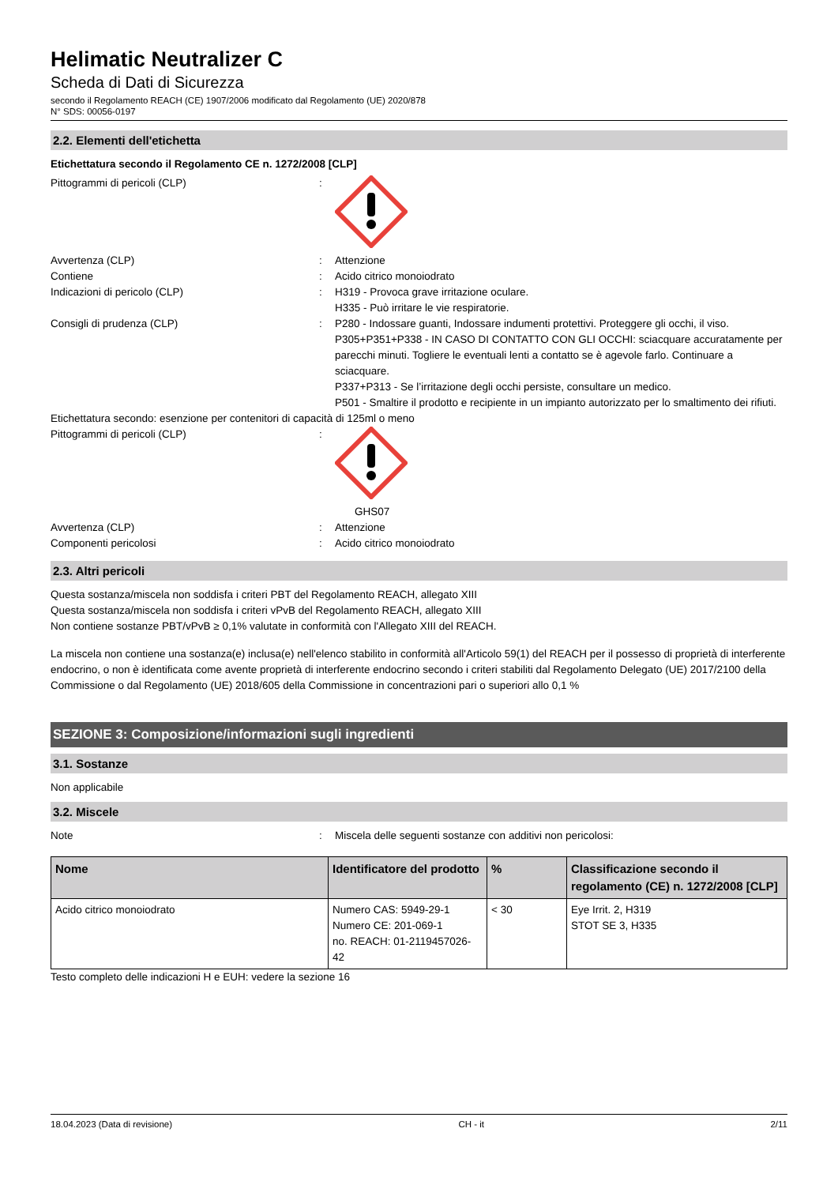Helimatic Neutralizer C
Scheda di Dati di Sicurezza
secondo il Regolamento REACH (CE) 1907/2006 modificato dal Regolamento (UE) 2020/878
N° SDS: 00056-0197
2.2. Elementi dell'etichetta
Etichettatura secondo il Regolamento CE n. 1272/2008 [CLP]
Pittogrammi di pericoli (CLP) :
Avvertenza (CLP) : Attenzione
Contiene : Acido citrico monoiodrato
Indicazioni di pericolo (CLP) : H319 - Provoca grave irritazione oculare.
H335 - Può irritare le vie respiratorie.
Consigli di prudenza (CLP) : P280 - Indossare guanti, Indossare indumenti protettivi. Proteggere gli occhi, il viso.
P305+P351+P338 - IN CASO DI CONTATTO CON GLI OCCHI: sciacquare accuratamente per parecchi minuti. Togliere le eventuali lenti a contatto se è agevole farlo. Continuare a sciacquare.
P337+P313 - Se l’irritazione degli occhi persiste, consultare un medico.
P501 - Smaltire il prodotto e recipiente in un impianto autorizzato per lo smaltimento dei rifiuti.
Etichettatura secondo: esenzione per contenitori di capacità di 125ml o meno
Pittogrammi di pericoli (CLP) :
GHS07
Avvertenza (CLP) : Attenzione
Componenti pericolosi : Acido citrico monoiodrato
2.3. Altri pericoli
Questa sostanza/miscela non soddisfa i criteri PBT del Regolamento REACH, allegato XIII
Questa sostanza/miscela non soddisfa i criteri vPvB del Regolamento REACH, allegato XIII
Non contiene sostanze PBT/vPvB ≥ 0,1% valutate in conformità con l'Allegato XIII del REACH.
La miscela non contiene una sostanza(e) inclusa(e) nell'elenco stabilito in conformità all'Articolo 59(1) del REACH per il possesso di proprietà di interferente endocrino, o non è identificata come avente proprietà di interferente endocrino secondo i criteri stabiliti dal Regolamento Delegato (UE) 2017/2100 della Commissione o dal Regolamento (UE) 2018/605 della Commissione in concentrazioni pari o superiori allo 0,1 %
SEZIONE 3: Composizione/informazioni sugli ingredienti
3.1. Sostanze
Non applicabile
3.2. Miscele
Note : Miscela delle seguenti sostanze con additivi non pericolosi:
| Nome | Identificatore del prodotto | % | Classificazione secondo il regolamento (CE) n. 1272/2008 [CLP] |
| --- | --- | --- | --- |
| Acido citrico monoiodrato | Numero CAS: 5949-29-1 Numero CE: 201-069-1 no. REACH: 01-2119457026-42 | < 30 | Eye Irrit. 2, H319 STOT SE 3, H335 |
Testo completo delle indicazioni H e EUH: vedere la sezione 16
18.04.2023 (Data di revisione) CH - it 2/11